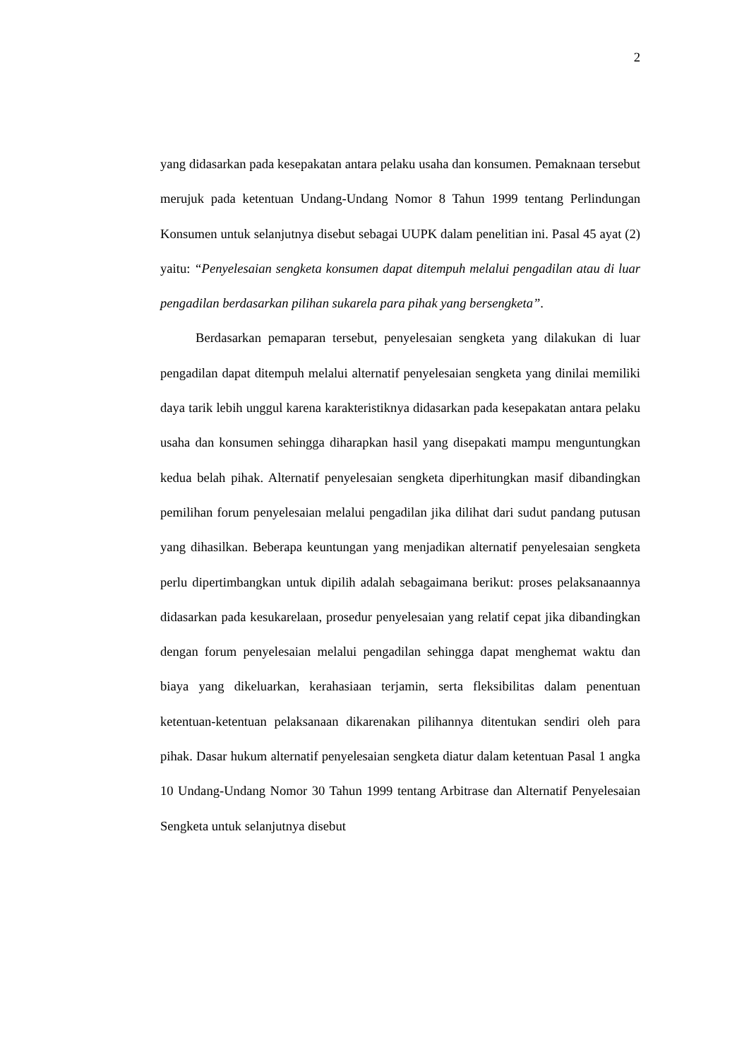2
yang didasarkan pada kesepakatan antara pelaku usaha dan konsumen. Pemaknaan tersebut merujuk pada ketentuan Undang-Undang Nomor 8 Tahun 1999 tentang Perlindungan Konsumen untuk selanjutnya disebut sebagai UUPK dalam penelitian ini. Pasal 45 ayat (2) yaitu: “Penyelesaian sengketa konsumen dapat ditempuh melalui pengadilan atau di luar pengadilan berdasarkan pilihan sukarela para pihak yang bersengketa”.
Berdasarkan pemaparan tersebut, penyelesaian sengketa yang dilakukan di luar pengadilan dapat ditempuh melalui alternatif penyelesaian sengketa yang dinilai memiliki daya tarik lebih unggul karena karakteristiknya didasarkan pada kesepakatan antara pelaku usaha dan konsumen sehingga diharapkan hasil yang disepakati mampu menguntungkan kedua belah pihak. Alternatif penyelesaian sengketa diperhitungkan masif dibandingkan pemilihan forum penyelesaian melalui pengadilan jika dilihat dari sudut pandang putusan yang dihasilkan. Beberapa keuntungan yang menjadikan alternatif penyelesaian sengketa perlu dipertimbangkan untuk dipilih adalah sebagaimana berikut: proses pelaksanaannya didasarkan pada kesukarelaan, prosedur penyelesaian yang relatif cepat jika dibandingkan dengan forum penyelesaian melalui pengadilan sehingga dapat menghemat waktu dan biaya yang dikeluarkan, kerahasiaan terjamin, serta fleksibilitas dalam penentuan ketentuan-ketentuan pelaksanaan dikarenakan pilihannya ditentukan sendiri oleh para pihak. Dasar hukum alternatif penyelesaian sengketa diatur dalam ketentuan Pasal 1 angka 10 Undang-Undang Nomor 30 Tahun 1999 tentang Arbitrase dan Alternatif Penyelesaian Sengketa untuk selanjutnya disebut